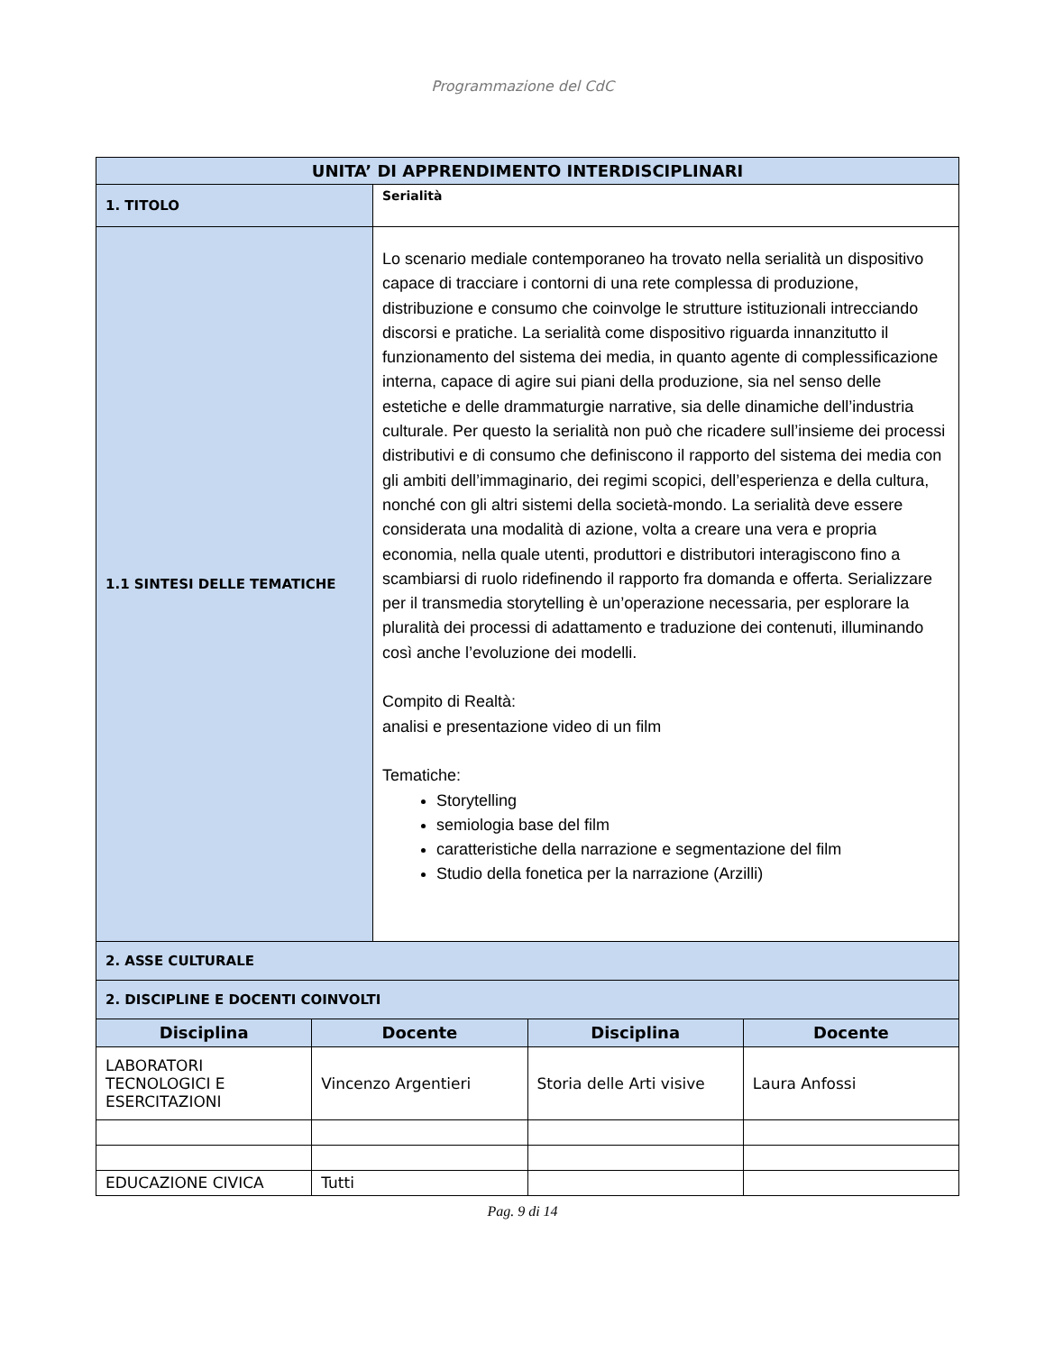Programmazione del CdC
| UNITA’ DI APPRENDIMENTO INTERDISCIPLINARI | |
| --- | --- |
| 1. TITOLO | Serialità |
| 1.1 SINTESI DELLE TEMATICHE | Lo scenario mediale contemporaneo ha trovato nella serialità un dispositivo capace di tracciare i contorni di una rete complessa di produzione, distribuzione e consumo che coinvolge le strutture istituzionali intrecciando discorsi e pratiche. La serialità come dispositivo riguarda innanzitutto il funzionamento del sistema dei media, in quanto agente di complessificazione interna, capace di agire sui piani della produzione, sia nel senso delle estetiche e delle drammaturgie narrative, sia delle dinamiche dell’industria culturale. Per questo la serialità non può che ricadere sull’insieme dei processi distributivi e di consumo che definiscono il rapporto del sistema dei media con gli ambiti dell’immaginario, dei regimi scopici, dell’esperienza e della cultura, nonché con gli altri sistemi della società-mondo. La serialità deve essere considerata una modalità di azione, volta a creare una vera e propria economia, nella quale utenti, produttori e distributori interagiscono fino a scambiarsi di ruolo ridefinendo il rapporto fra domanda e offerta. Serializzare per il transmedia storytelling è un’operazione necessaria, per esplorare la pluralità dei processi di adattamento e traduzione dei contenuti, illuminando così anche l’evoluzione dei modelli. Compito di Realtà: analisi e presentazione video di un film Tematiche: Storytelling semiologia base del film caratteristiche della narrazione e segmentazione del film Studio della fonetica per la narrazione (Arzilli) |
| 2. ASSE CULTURALE | |
| 2. DISCIPLINE E DOCENTI COINVOLTI | |
| Disciplina | Docente | Disciplina | Docente |
| --- | --- | --- | --- |
| LABORATORI TECNOLOGICI E ESERCITAZIONI | Vincenzo Argentieri | Storia delle Arti visive | Laura Anfossi |
| EDUCAZIONE CIVICA | Tutti | | |
Pag. 9 di 14